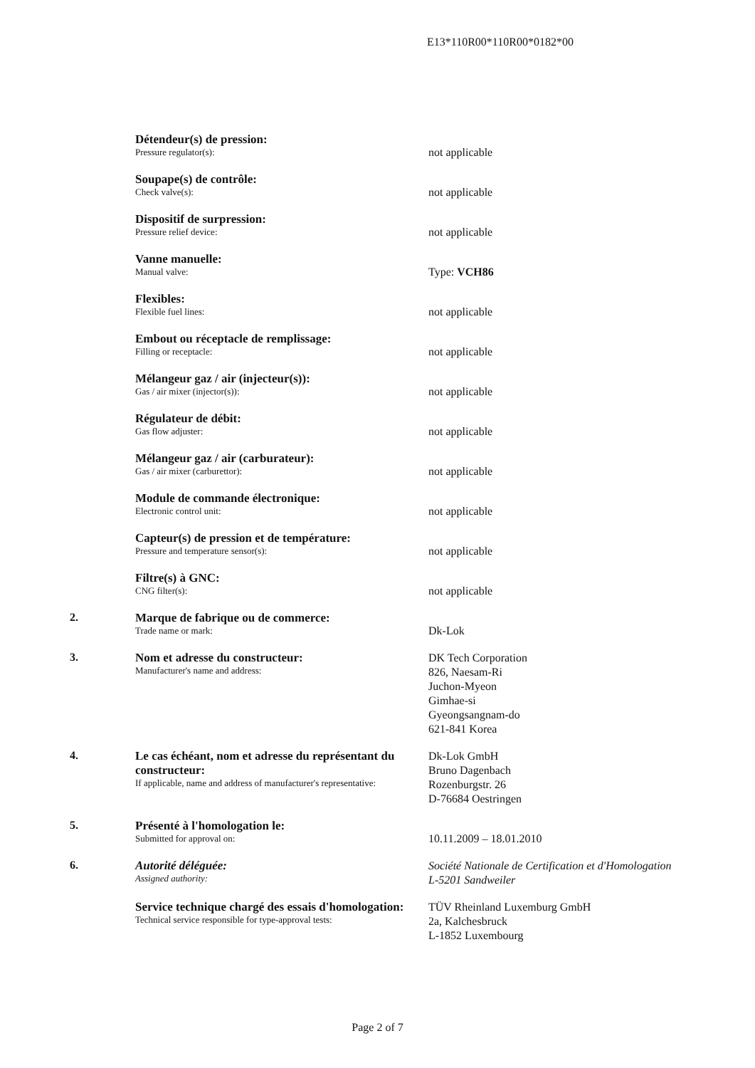E13*110R00*110R00*0182*00
Détendeur(s) de pression:
Pressure regulator(s):
not applicable
Soupape(s) de contrôle:
Check valve(s):
not applicable
Dispositif de surpression:
Pressure relief device:
not applicable
Vanne manuelle:
Manual valve:
Type: VCH86
Flexibles:
Flexible fuel lines:
not applicable
Embout ou réceptacle de remplissage:
Filling or receptacle:
not applicable
Mélangeur gaz / air (injecteur(s)):
Gas / air mixer (injector(s)):
not applicable
Régulateur de débit:
Gas flow adjuster:
not applicable
Mélangeur gaz / air (carburateur):
Gas / air mixer (carburettor):
not applicable
Module de commande électronique:
Electronic control unit:
not applicable
Capteur(s) de pression et de température:
Pressure and temperature sensor(s):
not applicable
Filtre(s) à GNC:
CNG filter(s):
not applicable
2. Marque de fabrique ou de commerce:
Trade name or mark:
Dk-Lok
3. Nom et adresse du constructeur:
Manufacturer's name and address:
DK Tech Corporation
826, Naesam-Ri
Juchon-Myeon
Gimhae-si
Gyeongsangnam-do
621-841 Korea
4. Le cas échéant, nom et adresse du représentant du constructeur:
If applicable, name and address of manufacturer's representative:
Dk-Lok GmbH
Bruno Dagenbach
Rozenburgstr. 26
D-76684 Oestringen
5. Présenté à l'homologation le:
Submitted for approval on:
10.11.2009 – 18.01.2010
6. Autorité déléguée:
Assigned authority:
Société Nationale de Certification et d'Homologation
L-5201 Sandweiler
Service technique chargé des essais d'homologation:
Technical service responsible for type-approval tests:
TÜV Rheinland Luxemburg GmbH
2a, Kalchesbruck
L-1852 Luxembourg
Page 2 of 7